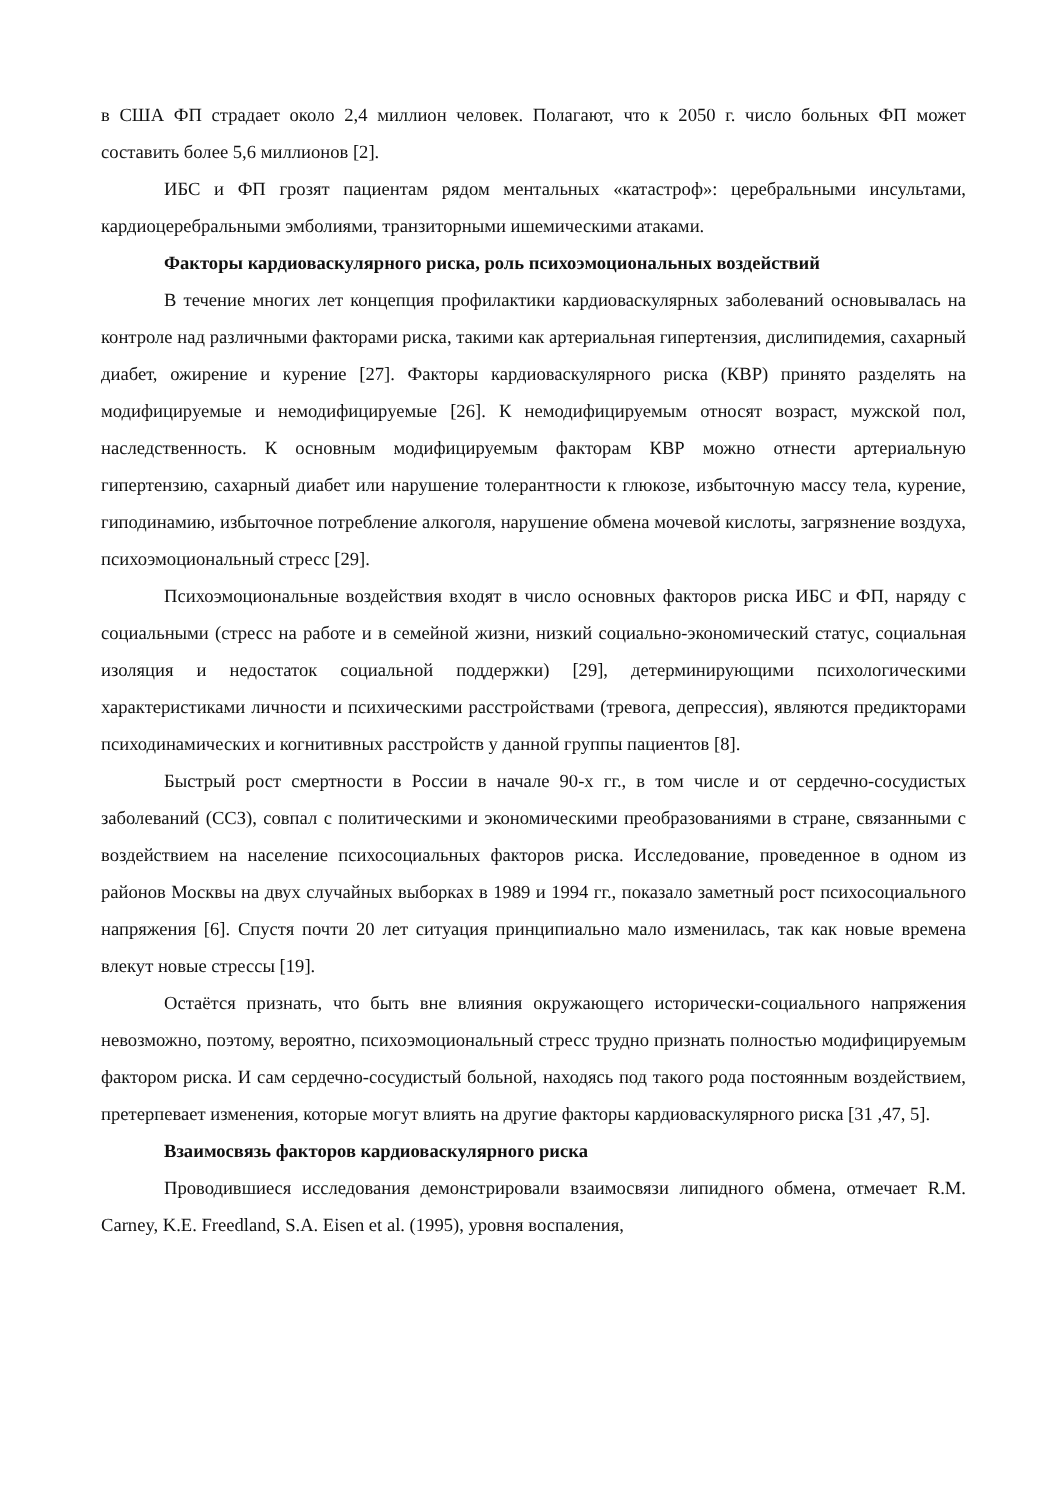в США ФП страдает около 2,4 миллион человек. Полагают, что к 2050 г. число больных ФП может составить более 5,6 миллионов [2].
ИБС и ФП грозят пациентам рядом ментальных «катастроф»: церебральными инсультами, кардиоцеребральными эмболиями, транзиторными ишемическими атаками.
Факторы кардиоваскулярного риска, роль психоэмоциональных воздействий
В течение многих лет концепция профилактики кардиоваскулярных заболеваний основывалась на контроле над различными факторами риска, такими как артериальная гипертензия, дислипидемия, сахарный диабет, ожирение и курение [27]. Факторы кардиоваскулярного риска (КВР) принято разделять на модифицируемые и немодифицируемые [26]. К немодифицируемым относят возраст, мужской пол, наследственность. К основным модифицируемым факторам КВР можно отнести артериальную гипертензию, сахарный диабет или нарушение толерантности к глюкозе, избыточную массу тела, курение, гиподинамию, избыточное потребление алкоголя, нарушение обмена мочевой кислоты, загрязнение воздуха, психоэмоциональный стресс [29].
Психоэмоциональные воздействия входят в число основных факторов риска ИБС и ФП, наряду с социальными (стресс на работе и в семейной жизни, низкий социально-экономический статус, социальная изоляция и недостаток социальной поддержки) [29], детерминирующими психологическими характеристиками личности и психическими расстройствами (тревога, депрессия), являются предикторами психодинамических и когнитивных расстройств у данной группы пациентов [8].
Быстрый рост смертности в России в начале 90-х гг., в том числе и от сердечно-сосудистых заболеваний (ССЗ), совпал с политическими и экономическими преобразованиями в стране, связанными с воздействием на население психосоциальных факторов риска. Исследование, проведенное в одном из районов Москвы на двух случайных выборках в 1989 и 1994 гг., показало заметный рост психосоциального напряжения [6]. Спустя почти 20 лет ситуация принципиально мало изменилась, так как новые времена влекут новые стрессы [19].
Остаётся признать, что быть вне влияния окружающего исторически-социального напряжения невозможно, поэтому, вероятно, психоэмоциональный стресс трудно признать полностью модифицируемым фактором риска. И сам сердечно-сосудистый больной, находясь под такого рода постоянным воздействием, претерпевает изменения, которые могут влиять на другие факторы кардиоваскулярного риска [31 ,47, 5].
Взаимосвязь факторов кардиоваскулярного риска
Проводившиеся исследования демонстрировали взаимосвязи липидного обмена, отмечает R.M. Carney, K.E. Freedland, S.A. Eisen et al. (1995), уровня воспаления,